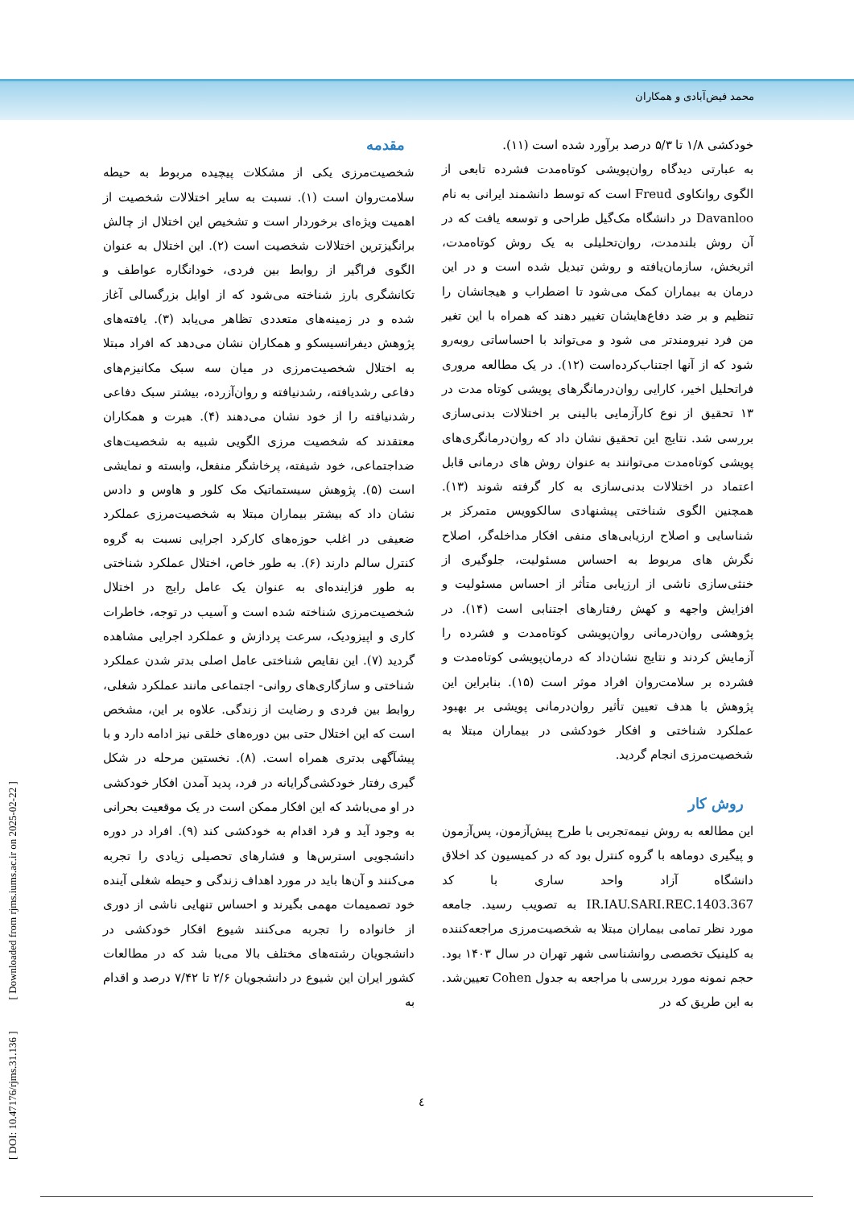محمد فیض‌آبادی و همکاران
مقدمه
شخصیت‌مرزی یکی از مشکلات پیچیده مربوط به حیطه سلامت‌روان است (۱). نسبت به سایر اختلالات شخصیت از اهمیت ویژه‌ای برخوردار است و تشخیص این اختلال از چالش برانگیزترین اختلالات شخصیت است (۲). این اختلال به عنوان الگوی فراگیر از روابط بین فردی، خودانگاره عواطف و تکانشگری بارز شناخته می‌شود که از اوایل بزرگسالی آغاز شده و در زمینه‌های متعددی تظاهر می‌یابد (۳). یافته‌های پژوهش دیفرانسیسکو و همکاران نشان می‌دهد که افراد مبتلا به اختلال شخصیت‌مرزی در میان سه سبک مکانیزم‌های دفاعی رشدیافته، رشدنیافته و روان‌آزرده، بیشتر سبک دفاعی رشدنیافته را از خود نشان می‌دهند (۴). هبرت و همکاران معتقدند که شخصیت مرزی الگویی شبیه به شخصیت‌های ضداجتماعی، خود شیفته، پرخاشگر منفعل، وابسته و نمایشی است (۵). پژوهش سیستماتیک مک کلور و هاوس و دادس نشان داد که بیشتر بیماران مبتلا به شخصیت‌مرزی عملکرد ضعیفی در اغلب حوزه‌های کارکرد اجرایی نسبت به گروه کنترل سالم دارند (۶). به طور خاص، اختلال عملکرد شناختی به طور فزاینده‌ای به عنوان یک عامل رایج در اختلال شخصیت‌مرزی شناخته شده است و آسیب در توجه، خاطرات کاری و اپیزودیک، سرعت پردازش و عملکرد اجرایی مشاهده گردید (۷). این نقایص شناختی عامل اصلی بدتر شدن عملکرد شناختی و سازگاری‌های روانی- اجتماعی مانند عملکرد شغلی، روابط بین فردی و رضایت از زندگی. علاوه بر این، مشخص است که این اختلال حتی بین دوره‌های خلقی نیز ادامه دارد و با پیشآگهی بدتری همراه است. (۸). نخستین مرحله در شکل گیری رفتار خودکشی‌گرایانه در فرد، پدید آمدن افکار خودکشی در او می‌باشد که این افکار ممکن است در یک موقعیت بحرانی به وجود آید و فرد اقدام به خودکشی کند (۹). افراد در دوره دانشجویی استرس‌ها و فشارهای تحصیلی زیادی را تجربه می‌کنند و آن‌ها باید در مورد اهداف زندگی و حیطه شغلی آینده خود تصمیمات مهمی بگیرند و احساس تنهایی ناشی از دوری از خانواده را تجربه می‌کنند شیوع افکار خودکشی در دانشجویان رشته‌های مختلف بالا می‌با شد که در مطالعات کشور ایران این شیوع در دانشجویان ۲/۶ تا ۷/۴۲ درصد و اقدام به
خودکشی ۱/۸ تا ۵/۳ درصد برآورد شده است (۱۱).
به عبارتی دیدگاه روان‌پویشی کوتاه‌مدت فشرده تابعی از الگوی روانکاوی Freud است که توسط دانشمند ایرانی به نام Davanloo در دانشگاه مک‌گیل طراحی و توسعه یافت که در آن روش بلندمدت، روان‌تحلیلی به یک روش کوتاه‌مدت، اثربخش، سازمان‌یافته و روشن تبدیل شده است و در این درمان به بیماران کمک می‌شود تا اضطراب و هیجانشان را تنظیم و بر ضد دفاع‌هایشان تغییر دهند که همراه با این تغیر من فرد نیرومندتر می شود و می‌تواند با احساساتی روبه‌رو شود که از آنها اجتناب‌کرده‌است (۱۲). در یک مطالعه مروری فراتحلیل اخیر، کارایی روان‌درمانگرهای پویشی کوتاه مدت در ۱۳ تحقیق از نوع کارآزمایی بالینی بر اختلالات بدنی‌سازی بررسی شد. نتایج این تحقیق نشان داد که روان‌درمانگری‌های پویشی کوتاه‌مدت می‌توانند به عنوان روش های درمانی قابل اعتماد در اختلالات بدنی‌سازی به کار گرفته شوند (۱۳). همچنین الگوی شناختی پیشنهادی سالکوویس متمرکز بر شناسایی و اصلاح ارزیابی‌های منفی افکار مداخله‌گر، اصلاح نگرش های مربوط به احساس مسئولیت، جلوگیری از خنثی‌سازی ناشی از ارزیابی متأثر از احساس مسئولیت و افزایش واجهه و کهش رفتارهای اجتنابی است (۱۴). در پژوهشی روان‌درمانی روان‌پویشی کوتاه‌مدت و فشرده را آزمایش کردند و نتایج نشان‌داد که درمان‌پویشی کوتاه‌مدت و فشرده بر سلامت‌روان افراد موثر است (۱۵). بنابراین این پژوهش با هدف تعیین تأثیر روان‌درمانی پویشی بر بهبود عملکرد شناختی و افکار خودکشی در بیماران مبتلا به شخصیت‌مرزی انجام گردید.
روش کار
این مطالعه به روش نیمه‌تجربی با طرح پیش‌آزمون، پس‌آزمون و پیگیری دوماهه با گروه کنترل بود که در کمیسیون کد اخلاق دانشگاه آزاد واحد ساری با کد IR.IAU.SARI.REC.1403.367 به تصویب رسید. جامعه مورد نظر تمامی بیماران مبتلا به شخصیت‌مرزی مراجعه‌کننده به کلینیک تخصصی روانشناسی شهر تهران در سال ۱۴۰۳ بود. حجم نمونه مورد بررسی با مراجعه به جدول Cohen تعیین‌شد. به این طریق که در
٤
[ DOI: 10.47176/rjms.31.136 ] [ Downloaded from rjms.iums.ac.ir on 2025-02-22 ]